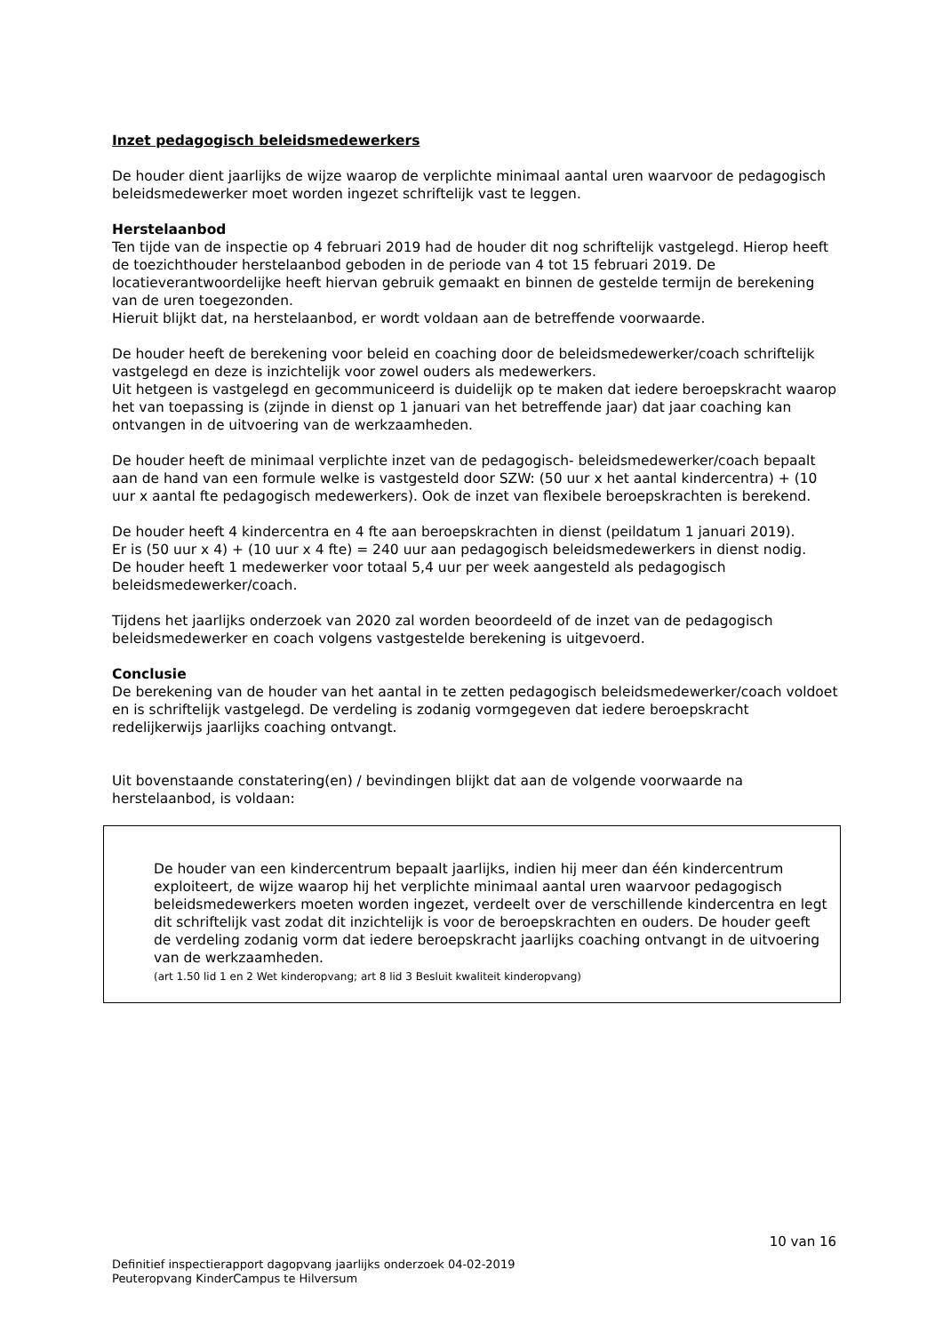Inzet pedagogisch beleidsmedewerkers
De houder dient jaarlijks de wijze waarop de verplichte minimaal aantal uren waarvoor de pedagogisch beleidsmedewerker moet worden ingezet schriftelijk vast te leggen.
Herstelaanbod
Ten tijde van de inspectie op 4 februari 2019 had de houder dit nog schriftelijk vastgelegd. Hierop heeft de toezichthouder herstelaanbod geboden in de periode van 4 tot 15 februari 2019. De locatieverantwoordelijke heeft hiervan gebruik gemaakt en binnen de gestelde termijn de berekening van de uren toegezonden.
Hieruit blijkt dat, na herstelaanbod, er wordt voldaan aan de betreffende voorwaarde.
De houder heeft de berekening voor beleid en coaching door de beleidsmedewerker/coach schriftelijk vastgelegd en deze is inzichtelijk voor zowel ouders als medewerkers.
Uit hetgeen is vastgelegd en gecommuniceerd is duidelijk op te maken dat iedere beroepskracht waarop het van toepassing is (zijnde in dienst op 1 januari van het betreffende jaar) dat jaar coaching kan ontvangen in de uitvoering van de werkzaamheden.
De houder heeft de minimaal verplichte inzet van de pedagogisch- beleidsmedewerker/coach bepaalt aan de hand van een formule welke is vastgesteld door SZW: (50 uur x het aantal kindercentra) + (10 uur x aantal fte pedagogisch medewerkers). Ook de inzet van flexibele beroepskrachten is berekend.
De houder heeft 4 kindercentra en 4 fte aan beroepskrachten in dienst (peildatum 1 januari 2019).
Er is (50 uur x 4) + (10 uur x 4 fte) = 240 uur aan pedagogisch beleidsmedewerkers in dienst nodig.
De houder heeft 1 medewerker voor totaal 5,4 uur per week aangesteld als pedagogisch beleidsmedewerker/coach.
Tijdens het jaarlijks onderzoek van 2020 zal worden beoordeeld of de inzet van de pedagogisch beleidsmedewerker en coach volgens vastgestelde berekening is uitgevoerd.
Conclusie
De berekening van de houder van het aantal in te zetten pedagogisch beleidsmedewerker/coach voldoet en is schriftelijk vastgelegd. De verdeling is zodanig vormgegeven dat iedere beroepskracht redelijkerwijs jaarlijks coaching ontvangt.
Uit bovenstaande constatering(en) / bevindingen blijkt dat aan de volgende voorwaarde na herstelaanbod, is voldaan:
De houder van een kindercentrum bepaalt jaarlijks, indien hij meer dan één kindercentrum exploiteert, de wijze waarop hij het verplichte minimaal aantal uren waarvoor pedagogisch beleidsmedewerkers moeten worden ingezet, verdeelt over de verschillende kindercentra en legt dit schriftelijk vast zodat dit inzichtelijk is voor de beroepskrachten en ouders. De houder geeft de verdeling zodanig vorm dat iedere beroepskracht jaarlijks coaching ontvangt in de uitvoering van de werkzaamheden.
(art 1.50 lid 1 en 2 Wet kinderopvang; art 8 lid 3 Besluit kwaliteit kinderopvang)
10 van 16
Definitief inspectierapport dagopvang jaarlijks onderzoek 04-02-2019
Peuteropvang KinderCampus te Hilversum